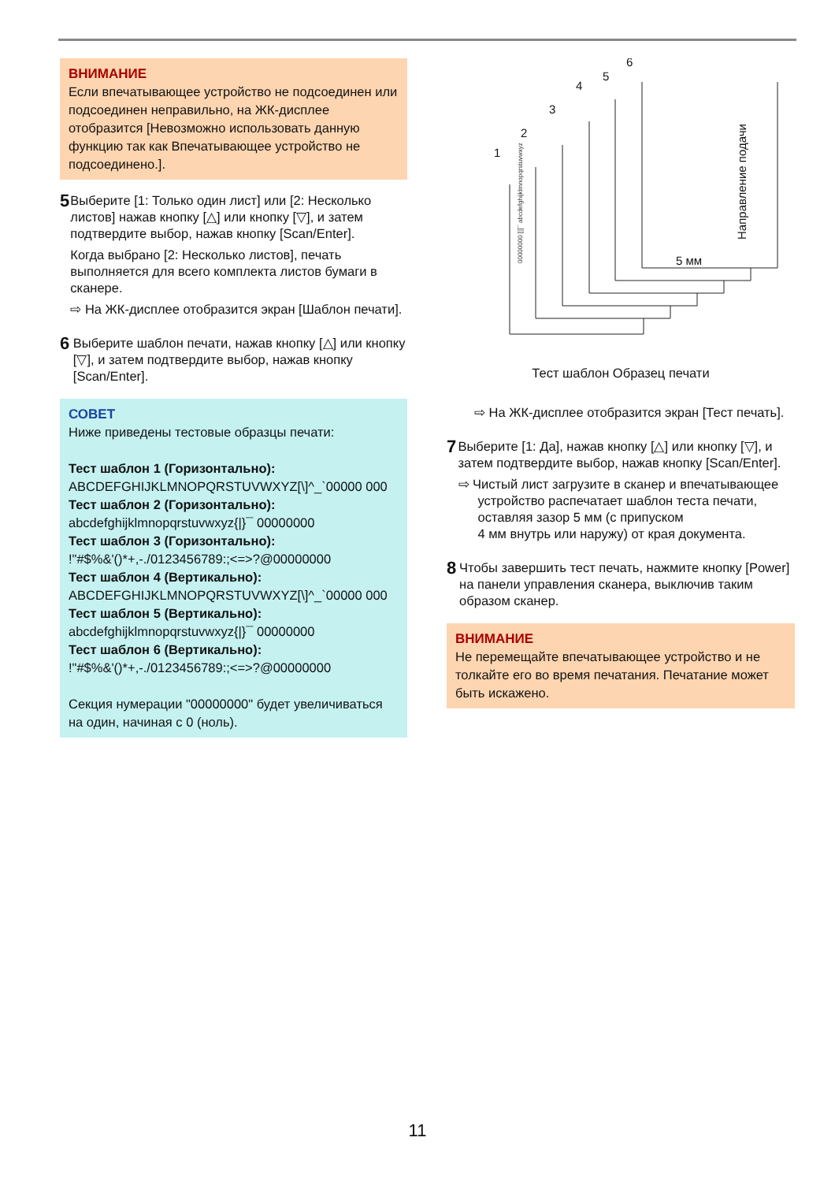ВНИМАНИЕ
Если впечатывающее устройство не подсоединен или подсоединен неправильно, на ЖК-дисплее отобразится [Невозможно использовать данную функцию так как Впечатывающее устройство не подсоединено.].
5
Выберите [1: Только один лист] или [2: Несколько листов] нажав кнопку [△] или кнопку [▽], и затем подтвердите выбор, нажав кнопку [Scan/Enter].
Когда выбрано [2: Несколько листов], печать выполняется для всего комплекта листов бумаги в сканере.
⇨ На ЖК-дисплее отобразится экран [Шаблон печати].
6
Выберите шаблон печати, нажав кнопку [△] или кнопку [▽], и затем подтвердите выбор, нажав кнопку [Scan/Enter].
СОВЕТ
Ниже приведены тестовые образцы печати:
Тест шаблон 1 (Горизонтально):
ABCDEFGHIJKLMNOPQRSTUVWXYZ[\]^_`00000 000
Тест шаблон 2 (Горизонтально):
abcdefghijklmnopqrstuvwxyz{|}¯ 00000000
Тест шаблон 3 (Горизонтально):
!"#$%&'()*+,-./0123456789:;<=>?@00000000
Тест шаблон 4 (Вертикально):
ABCDEFGHIJKLMNOPQRSTUVWXYZ[\]^_`00000 000
Тест шаблон 5 (Вертикально):
abcdefghijklmnopqrstuvwxyz{|}¯ 00000000
Тест шаблон 6 (Вертикально):
!"#$%&'()*+,-./0123456789:;<=>?@00000000
Секция нумерации "00000000" будет увеличиваться на один, начиная с 0 (ноль).
1
2
3
4
5
6
5 мм
Направление подачи
00000000 [|]¯ abcdefghijklmnopqrstuvwxyz
Тест шаблон Образец печати
⇨ На ЖК-дисплее отобразится экран [Тест печать].
7
Выберите [1: Да], нажав кнопку [△] или кнопку [▽], и затем подтвердите выбор, нажав кнопку [Scan/Enter].
⇨ Чистый лист загрузите в сканер и впечатывающее устройство распечатает шаблон теста печати, оставляя зазор 5 мм (с припуском
4 мм внутрь или наружу) от края документа.
8
Чтобы завершить тест печать, нажмите кнопку [Power] на панели управления сканера, выключив таким образом сканер.
ВНИМАНИЕ
Не перемещайте впечатывающее устройство и не толкайте его во время печатания. Печатание может быть искажено.
11